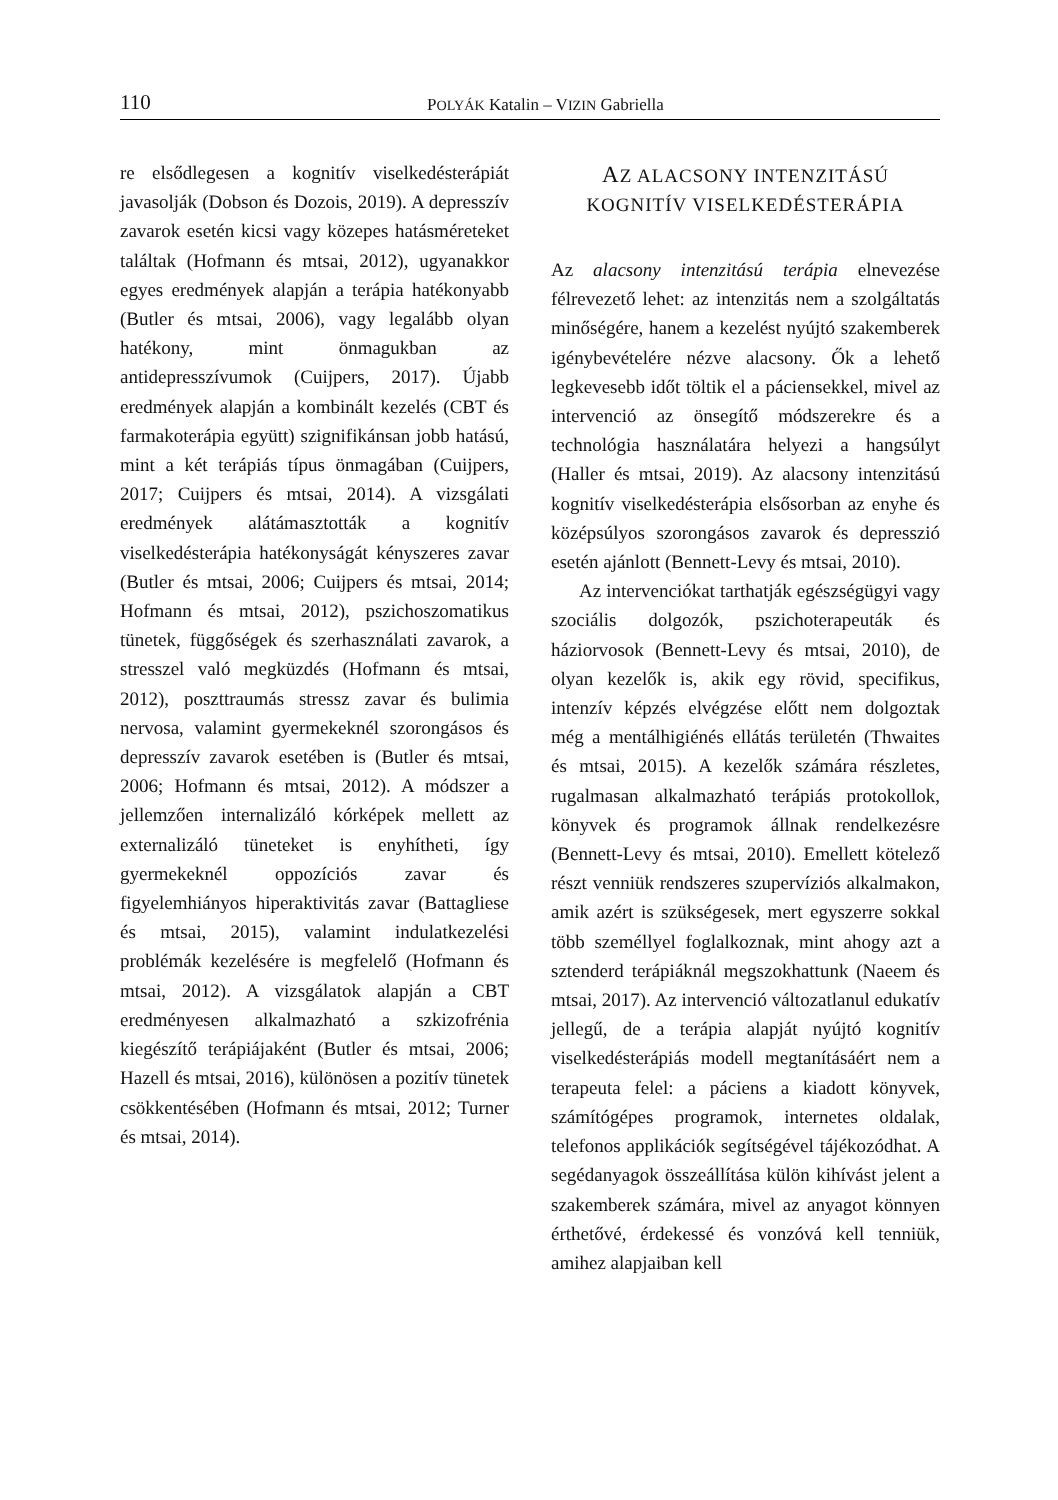110 POLYÁK Katalin – VIZIN Gabriella
re elsődlegesen a kognitív viselkedésterápiát javasolják (Dobson és Dozois, 2019). A depresszív zavarok esetén kicsi vagy közepes hatásméreteket találtak (Hofmann és mtsai, 2012), ugyanakkor egyes eredmények alapján a terápia hatékonyabb (Butler és mtsai, 2006), vagy legalább olyan hatékony, mint önmagukban az antidepresszívumok (Cuijpers, 2017). Újabb eredmények alapján a kombinált kezelés (CBT és farmakoterápia együtt) szignifikánsan jobb hatású, mint a két terápiás típus önmagában (Cuijpers, 2017; Cuijpers és mtsai, 2014). A vizsgálati eredmények alátámasztották a kognitív viselkedésterápia hatékonyságát kényszeres zavar (Butler és mtsai, 2006; Cuijpers és mtsai, 2014; Hofmann és mtsai, 2012), pszichoszomatikus tünetek, függőségek és szerhasználati zavarok, a stresszel való megküzdés (Hofmann és mtsai, 2012), poszttraumás stressz zavar és bulimia nervosa, valamint gyermekeknél szorongásos és depresszív zavarok esetében is (Butler és mtsai, 2006; Hofmann és mtsai, 2012). A módszer a jellemzően internalizáló kórképek mellett az externalizáló tüneteket is enyhítheti, így gyermekeknél oppozíciós zavar és figyelemhiányos hiperaktivitás zavar (Battagliese és mtsai, 2015), valamint indulatkezelési problémák kezelésére is megfelelő (Hofmann és mtsai, 2012). A vizsgálatok alapján a CBT eredményesen alkalmazható a szkizofrénia kiegészítő terápiájaként (Butler és mtsai, 2006; Hazell és mtsai, 2016), különösen a pozitív tünetek csökkentésében (Hofmann és mtsai, 2012; Turner és mtsai, 2014).
AZ ALACSONY INTENZITÁSÚ
KOGNITÍV VISELKEDÉSTERÁPIA
Az alacsony intenzitású terápia elnevezése félrevezető lehet: az intenzitás nem a szolgáltatás minőségére, hanem a kezelést nyújtó szakemberek igénybevételére nézve alacsony. Ők a lehető legkevesebb időt töltik el a páciensekkel, mivel az intervenció az önsegítő módszerekre és a technológia használatára helyezi a hangsúlyt (Haller és mtsai, 2019). Az alacsony intenzitású kognitív viselkedésterápia elsősorban az enyhe és középsúlyos szorongásos zavarok és depresszió esetén ajánlott (Bennett-Levy és mtsai, 2010).
Az intervenciókat tarthatják egészségügyi vagy szociális dolgozók, pszichoterapeuták és háziorvosok (Bennett-Levy és mtsai, 2010), de olyan kezelők is, akik egy rövid, specifikus, intenzív képzés elvégzése előtt nem dolgoztak még a mentálhigiénés ellátás területén (Thwaites és mtsai, 2015). A kezelők számára részletes, rugalmasan alkalmazható terápiás protokollok, könyvek és programok állnak rendelkezésre (Bennett-Levy és mtsai, 2010). Emellett kötelező részt venniük rendszeres szupervíziós alkalmakon, amik azért is szükségesek, mert egyszerre sokkal több személlyel foglalkoznak, mint ahogy azt a sztenderd terápiáknál megszokhattunk (Naeem és mtsai, 2017). Az intervenció változatlanul edukatív jellegű, de a terápia alapját nyújtó kognitív viselkedésterápiás modell megtanításáért nem a terapeuta felel: a páciens a kiadott könyvek, számítógépes programok, internetes oldalak, telefonos applikációk segítségével tájékozódhat. A segédanyagok összeállítása külön kihívást jelent a szakemberek számára, mivel az anyagot könnyen érthetővé, érdekessé és vonzóvá kell tenniük, amihez alapjaiban kell